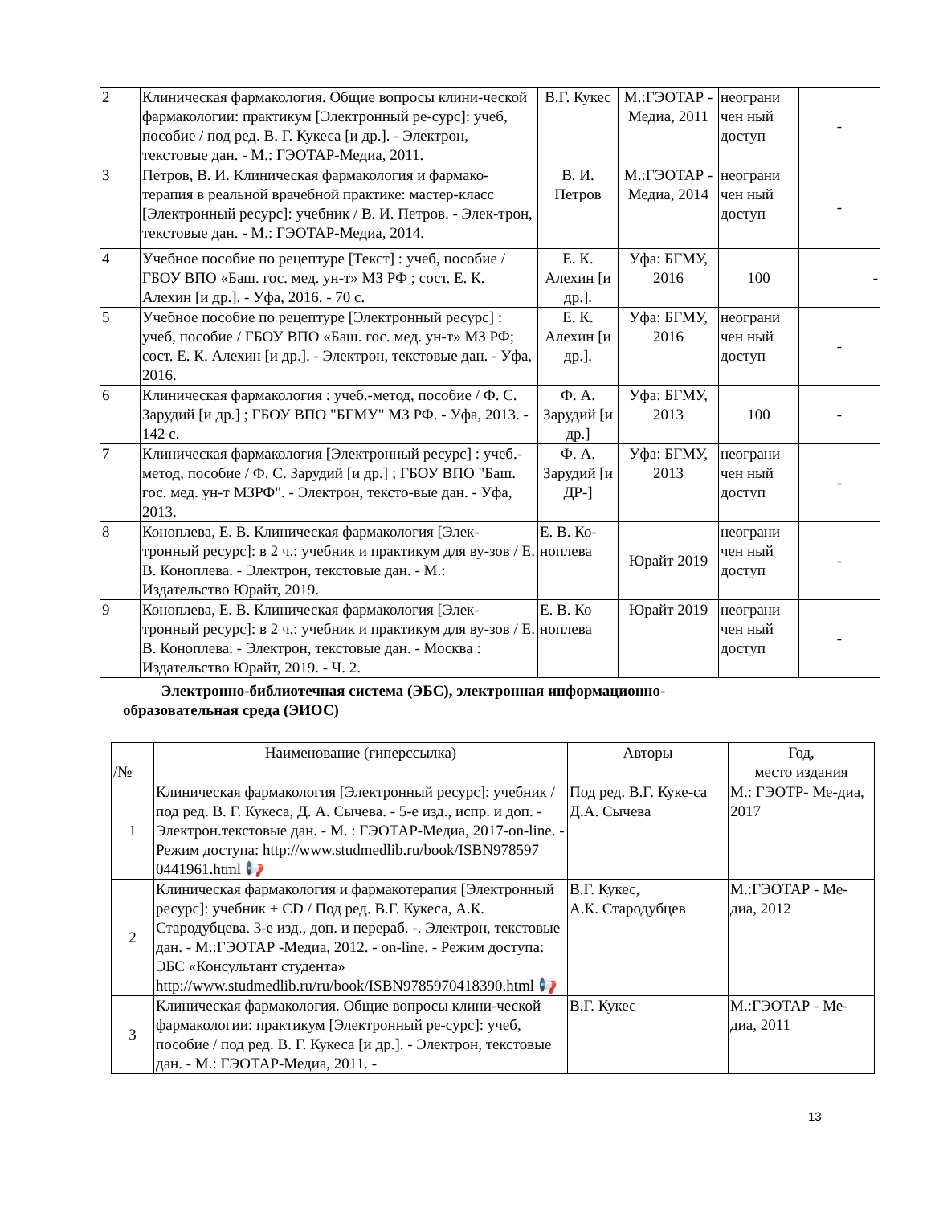| 2 | Клиническая фармакология. Общие вопросы клини-ческой фармакологии: практикум [Электронный ре-сурс]: учеб, пособие / под ред. В. Г. Кукеса [и др.]. - Электрон, текстовые дан. - М.: ГЭОТАР-Медиа, 2011. | В.Г. Кукес | М.:ГЭОТАР - Медиа, 2011 | неограни чен ный доступ | - |
| 3 | Петров, В. И. Клиническая фармакология и фармако-терапия в реальной врачебной практике: мастер-класс [Электронный ресурс]: учебник / В. И. Петров. - Элек-трон, текстовые дан. - М.: ГЭОТАР-Медиа, 2014. | В. И. Петров | М.:ГЭОТАР - Медиа, 2014 | неограни чен ный доступ | - |
| 4 | Учебное пособие по рецептуре [Текст] : учеб, пособие / ГБОУ ВПО «Баш. гос. мед. ун-т» МЗ РФ ; сост. Е. К. Алехин [и др.]. - Уфа, 2016. - 70 с. | Е. К. Алехин [и др.]. | Уфа: БГМУ, 2016 | 100 | - |
| 5 | Учебное пособие по рецептуре [Электронный ресурс] : учеб, пособие / ГБОУ ВПО «Баш. гос. мед. ун-т» МЗ РФ; сост. Е. К. Алехин [и др.]. - Электрон, текстовые дан. - Уфа, 2016. | Е. К. Алехин [и др.]. | Уфа: БГМУ, 2016 | неограни чен ный доступ | - |
| 6 | Клиническая фармакология : учеб.-метод, пособие / Ф. С. Зарудий [и др.] ; ГБОУ ВПО "БГМУ" МЗ РФ. - Уфа, 2013. - 142 с. | Ф. А. Зарудий [и др.] | Уфа: БГМУ, 2013 | 100 | - |
| 7 | Клиническая фармакология [Электронный ресурс] : учеб.-метод, пособие / Ф. С. Зарудий [и др.] ; ГБОУ ВПО "Баш. гос. мед. ун-т МЗРФ". - Электрон, тексто-вые дан. - Уфа, 2013. | Ф. А. Зарудий [и ДР-] | Уфа: БГМУ, 2013 | неограни чен ный доступ | - |
| 8 | Коноплева, Е. В. Клиническая фармакология [Элек-тронный ресурс]: в 2 ч.: учебник и практикум для ву-зов / Е. В. Коноплева. - Электрон, текстовые дан. - М.: Издательство Юрайт, 2019. | Е. В. Ко-ноплева | Юрайт 2019 | неограни чен ный доступ | - |
| 9 | Коноплева, Е. В. Клиническая фармакология [Элек-тронный ресурс]: в 2 ч.: учебник и практикум для ву-зов / Е. В. Коноплева. - Электрон, текстовые дан. - Москва : Издательство Юрайт, 2019. - Ч. 2. | Е. В. Ко ноплева | Юрайт 2019 | неограни чен ный доступ | - |
Электронно-библиотечная система (ЭБС), электронная информационно-
образовательная среда (ЭИОС)
| /№ | Наименование (гиперссылка) | Авторы | Год, место издания |
| --- | --- | --- | --- |
| 1 | Клиническая фармакология [Электронный ресурс]: учебник /под ред. В. Г. Кукеса, Д. А. Сычева. - 5-е изд., испр. и доп. - Электрон.текстовые дан. - М. : ГЭОТАР-Медиа, 2017-on-line. - Режим доступа: http://www.studmedlib.ru/book/ISBN978597 0441961.html 📢 | Под ред. В.Г. Куке-са Д.А. Сычева | М.: ГЭОТР- Ме-диа, 2017 |
| 2 | Клиническая фармакология и фармакотерапия [Электронный ресурс]: учебник + CD / Под ред. В.Г. Кукеса, А.К. Стародубцева. 3-е изд., доп. и перераб. -. Электрон, текстовые дан. - М.:ГЭОТАР -Медиа, 2012. - on-line. - Режим доступа: ЭБС «Консультант студента» http://www.studmedlib.ru/ru/book/ISBN9785970418390.html 📢 | В.Г. Кукес, А.К. Стародубцев | М.:ГЭОТАР - Ме-диа, 2012 |
| 3 | Клиническая фармакология. Общие вопросы клини-ческой фармакологии: практикум [Электронный ре-сурс]: учеб, пособие / под ред. В. Г. Кукеса [и др.]. - Электрон, текстовые дан. - М.: ГЭОТАР-Медиа, 2011. - | В.Г. Кукес | М.:ГЭОТАР - Ме-диа, 2011 |
13